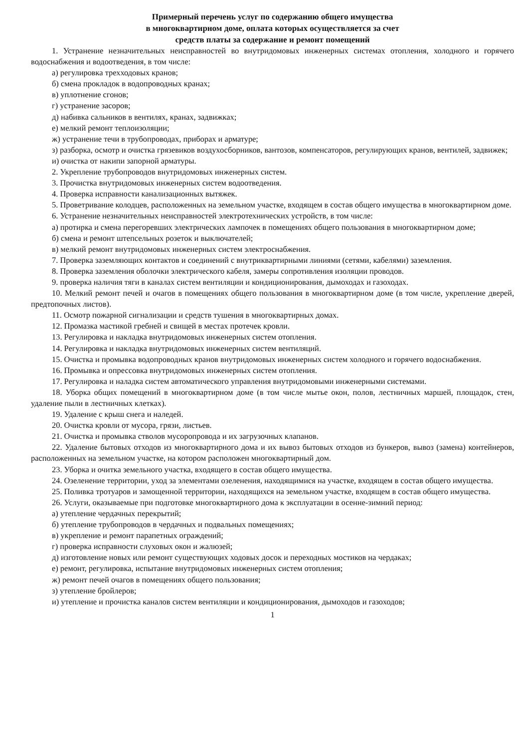Примерный перечень услуг по содержанию общего имущества
в многоквартирном доме, оплата которых осуществляется за счет
средств платы за содержание и ремонт помещений
1. Устранение незначительных неисправностей во внутридомовых инженерных системах отопления, холодного и горячего водоснабжения и водоотведения, в том числе:
а) регулировка трехходовых кранов;
б) смена прокладок в водопроводных кранах;
в) уплотнение сгонов;
г) устранение засоров;
д) набивка сальников в вентилях, кранах, задвижках;
е) мелкий ремонт теплоизоляции;
ж) устранение течи в трубопроводах, приборах и арматуре;
з) разборка, осмотр и очистка грязевиков воздухосборников, вантозов, компенсаторов, регулирующих кранов, вентилей, задвижек;
и) очистка от накипи запорной арматуры.
2. Укрепление трубопроводов внутридомовых инженерных систем.
3. Прочистка внутридомовых инженерных систем водоотведения.
4. Проверка исправности канализационных вытяжек.
5. Проветривание колодцев, расположенных на земельном участке, входящем в состав общего имущества в многоквартирном доме.
6. Устранение незначительных неисправностей электротехнических устройств, в том числе:
а) протирка и смена перегоревших электрических лампочек в помещениях общего пользования в многоквартирном доме;
б) смена и ремонт штепсельных розеток и выключателей;
в) мелкий ремонт внутридомовых инженерных систем электроснабжения.
7. Проверка заземляющих контактов и соединений с внутриквартирными линиями (сетями, кабелями) заземления.
8. Проверка заземления оболочки электрического кабеля, замеры сопротивления изоляции проводов.
9. проверка наличия тяги в каналах систем вентиляции и кондиционирования, дымоходах и газоходах.
10. Мелкий ремонт печей и очагов в помещениях общего пользования в многоквартирном доме (в том числе, укрепление дверей, предтопочных листов).
11. Осмотр пожарной сигнализации и средств тушения в многоквартирных домах.
12. Промазка мастикой гребней и свищей в местах протечек кровли.
13. Регулировка и накладка внутридомовых инженерных систем отопления.
14. Регулировка и накладка внутридомовых инженерных систем вентиляций.
15. Очистка и промывка водопроводных кранов внутридомовых инженерных систем холодного и горячего водоснабжения.
16. Промывка и опрессовка внутридомовых инженерных систем отопления.
17. Регулировка и наладка систем автоматического управления внутридомовыми инженерными системами.
18. Уборка общих помещений в многоквартирном доме (в том числе мытье окон, полов, лестничных маршей, площадок, стен, удаление пыли в лестничных клетках).
19. Удаление с крыш снега и наледей.
20. Очистка кровли от мусора, грязи, листьев.
21. Очистка и промывка стволов мусоропровода и их загрузочных клапанов.
22. Удаление бытовых отходов из многоквартирного дома и их вывоз бытовых отходов из бункеров, вывоз (замена) контейнеров, расположенных на земельном участке, на котором расположен многоквартирный дом.
23. Уборка и очитка земельного участка, входящего в состав общего имущества.
24. Озеленение территории, уход за элементами озеленения, находящимися на участке, входящем в состав общего имущества.
25. Поливка тротуаров и замощенной территории, находящихся на земельном участке, входящем в состав общего имущества.
26. Услуги, оказываемые при подготовке многоквартирного дома к эксплуатации в осенне-зимний период:
а) утепление чердачных перекрытий;
б) утепление трубопроводов в чердачных и подвальных помещениях;
в) укрепление и ремонт парапетных ограждений;
г) проверка исправности слуховых окон и жалюзей;
д) изготовление новых или ремонт существующих ходовых досок и переходных мостиков на чердаках;
е) ремонт, регулировка, испытание внутридомовых инженерных систем отопления;
ж) ремонт печей очагов в помещениях общего пользования;
з) утепление бройлеров;
и) утепление и прочистка каналов систем вентиляции и кондиционирования, дымоходов и газоходов;
1